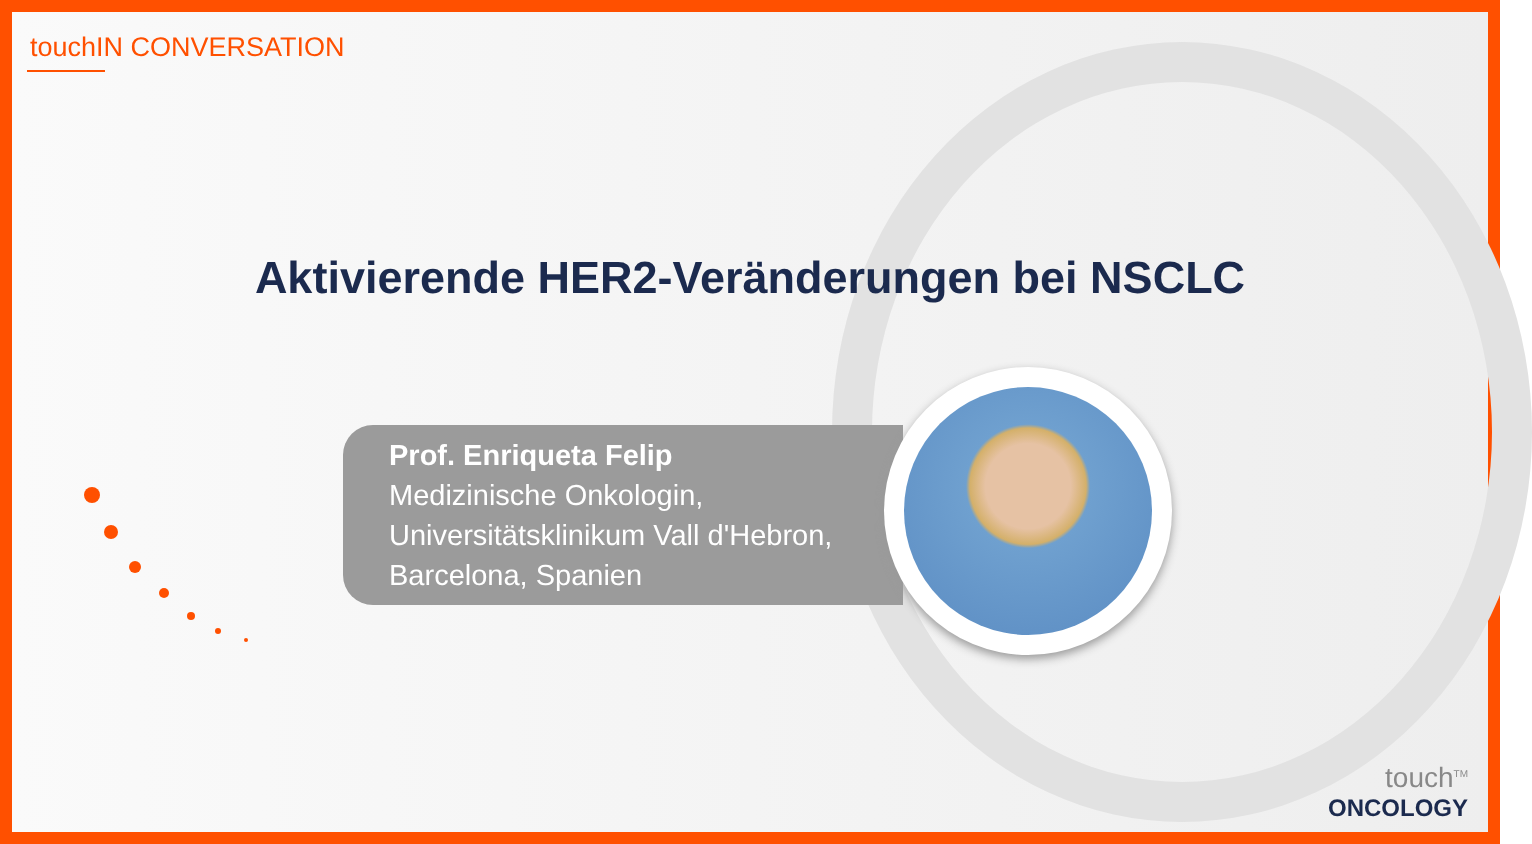touchIN CONVERSATION
Aktivierende HER2-Veränderungen bei NSCLC
Prof. Enriqueta Felip
Medizinische Onkologin,
Universitätsklinikum Vall d'Hebron,
Barcelona, Spanien
touch<sup>TM</sup>
ONCOLOGY